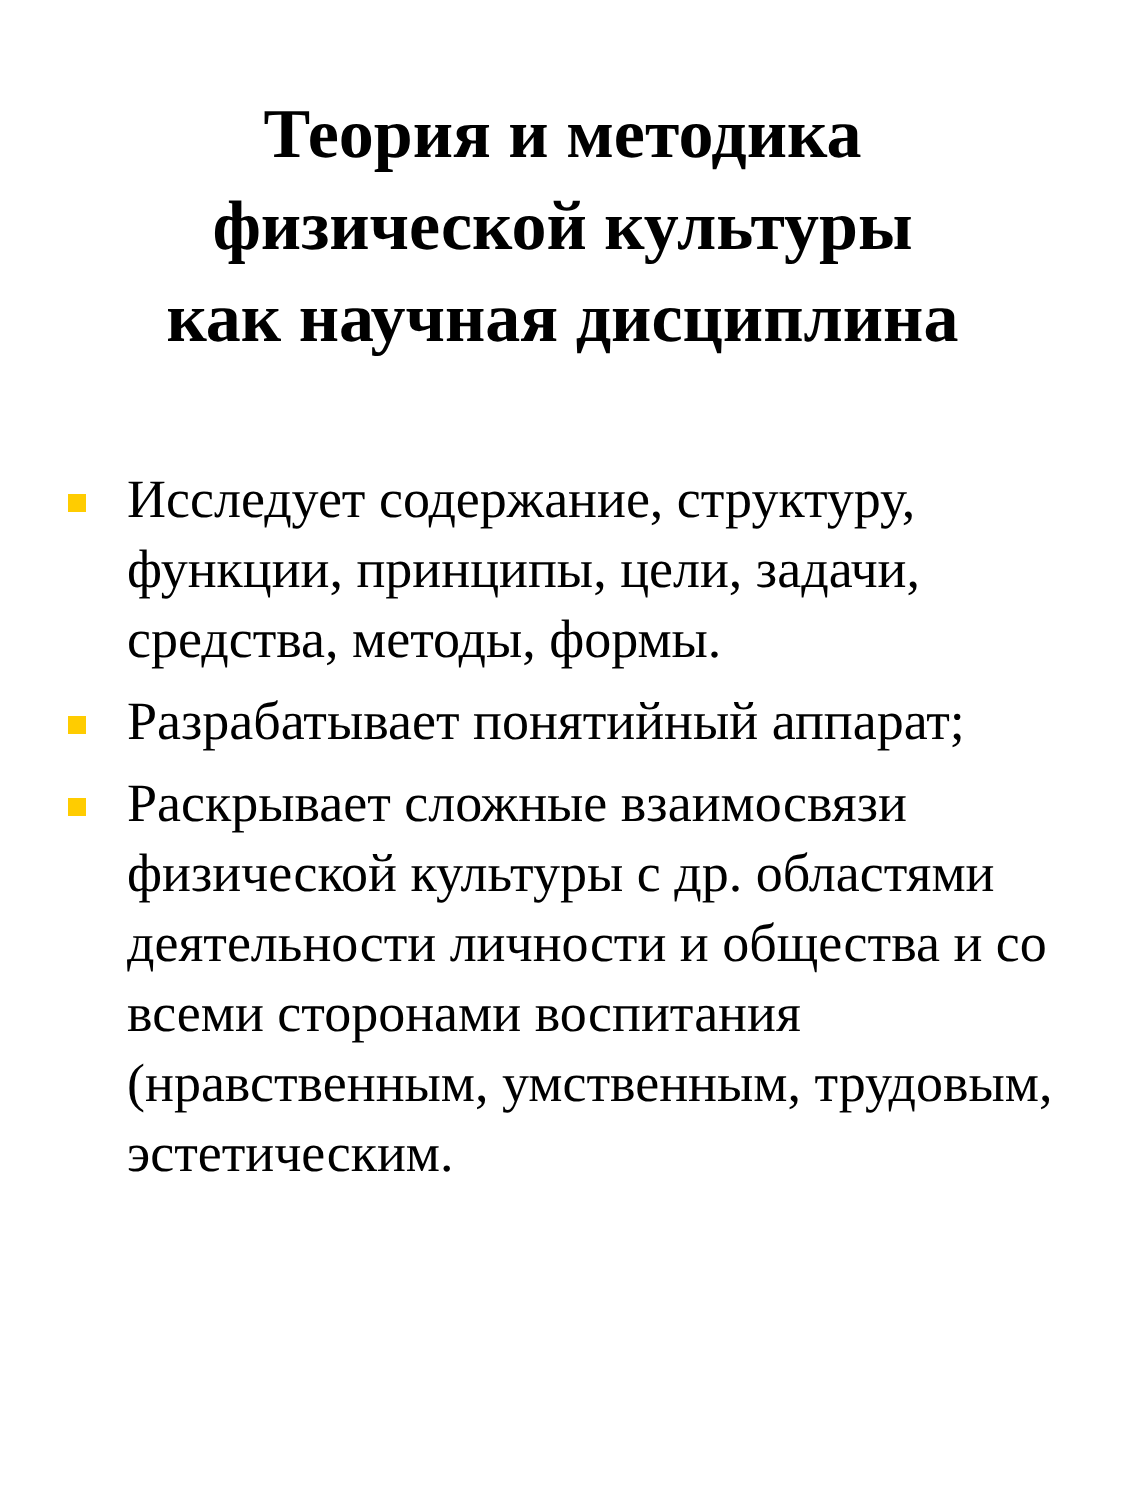Теория и методика
физической культуры
как научная дисциплина
Исследует содержание, структуру, функции, принципы, цели, задачи, средства, методы, формы.
Разрабатывает понятийный аппарат;
Раскрывает сложные взаимосвязи физической культуры с др. областями деятельности личности и общества и со всеми сторонами воспитания (нравственным, умственным, трудовым, эстетическим.